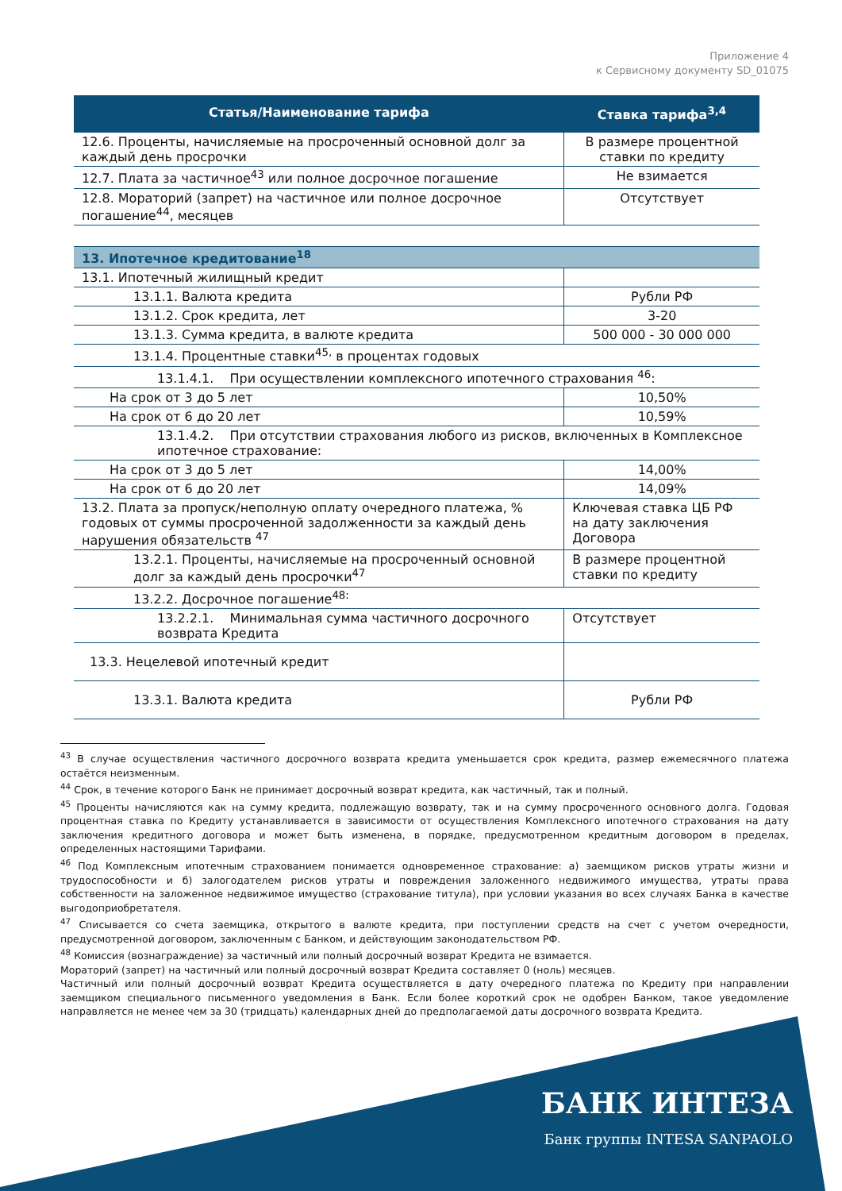Приложение 4
к Сервисному документу SD_01075
| Статья/Наименование тарифа | Ставка тарифа<sup>3,4</sup> |
| --- | --- |
| 12.6. Проценты, начисляемые на просроченный основной долг за каждый день просрочки | В размере процентной ставки по кредиту |
| 12.7. Плата за частичное<sup>43</sup> или полное досрочное погашение | Не взимается |
| 12.8. Мораторий (запрет) на частичное или полное досрочное погашение<sup>44</sup>, месяцев | Отсутствует |
| 13. Ипотечное кредитование<sup>18</sup> | |
| 13.1. Ипотечный жилищный кредит | |
| 13.1.1. Валюта кредита | Рубли РФ |
| 13.1.2. Срок кредита, лет | 3-20 |
| 13.1.3. Сумма кредита, в валюте кредита | 500 000 - 30 000 000 |
| 13.1.4. Процентные ставки<sup>45,</sup> в процентах годовых | |
| 13.1.4.1. При осуществлении комплексного ипотечного страхования <sup>46</sup>: | |
| На срок от 3 до 5 лет | 10,50% |
| На срок от 6 до 20 лет | 10,59% |
| 13.1.4.2. При отсутствии страхования любого из рисков, включенных в Комплексное ипотечное страхование: | |
| На срок от 3 до 5 лет | 14,00% |
| На срок от 6 до 20 лет | 14,09% |
| 13.2. Плата за пропуск/неполную оплату очередного платежа, % годовых от суммы просроченной задолженности за каждый день нарушения обязательств <sup>47</sup> | Ключевая ставка ЦБ РФ на дату заключения Договора |
| 13.2.1. Проценты, начисляемые на просроченный основной долг за каждый день просрочки<sup>47</sup> | В размере процентной ставки по кредиту |
| 13.2.2. Досрочное погашение<sup>48:</sup> | |
| 13.2.2.1. Минимальная сумма частичного досрочного возврата Кредита | Отсутствует |
| 13.3. Нецелевой ипотечный кредит | |
| 13.3.1. Валюта кредита | Рубли РФ |
<sup>43</sup> В случае осуществления частичного досрочного возврата кредита уменьшается срок кредита, размер ежемесячного платежа остаётся неизменным.
<sup>44</sup> Срок, в течение которого Банк не принимает досрочный возврат кредита, как частичный, так и полный.
<sup>45</sup> Проценты начисляются как на сумму кредита, подлежащую возврату, так и на сумму просроченного основного долга. Годовая процентная ставка по Кредиту устанавливается в зависимости от осуществления Комплексного ипотечного страхования на дату заключения кредитного договора и может быть изменена, в порядке, предусмотренном кредитным договором в пределах, определенных настоящими Тарифами.
<sup>46</sup> Под Комплексным ипотечным страхованием понимается одновременное страхование: а) заемщиком рисков утраты жизни и трудоспособности и б) залогодателем рисков утраты и повреждения заложенного недвижимого имущества, утраты права собственности на заложенное недвижимое имущество (страхование титула), при условии указания во всех случаях Банка в качестве выгодоприобретателя.
<sup>47</sup> Списывается со счета заемщика, открытого в валюте кредита, при поступлении средств на счет с учетом очередности, предусмотренной договором, заключенным с Банком, и действующим законодательством РФ.
<sup>48</sup> Комиссия (вознаграждение) за частичный или полный досрочный возврат Кредита не взимается.
Мораторий (запрет) на частичный или полный досрочный возврат Кредита составляет 0 (ноль) месяцев.
Частичный или полный досрочный возврат Кредита осуществляется в дату очередного платежа по Кредиту при направлении заемщиком специального письменного уведомления в Банк. Если более короткий срок не одобрен Банком, такое уведомление направляется не менее чем за 30 (тридцать) календарных дней до предполагаемой даты досрочного возврата Кредита.
БАНК ИНТЕЗА
Банк группы INTESA SANPAOLO